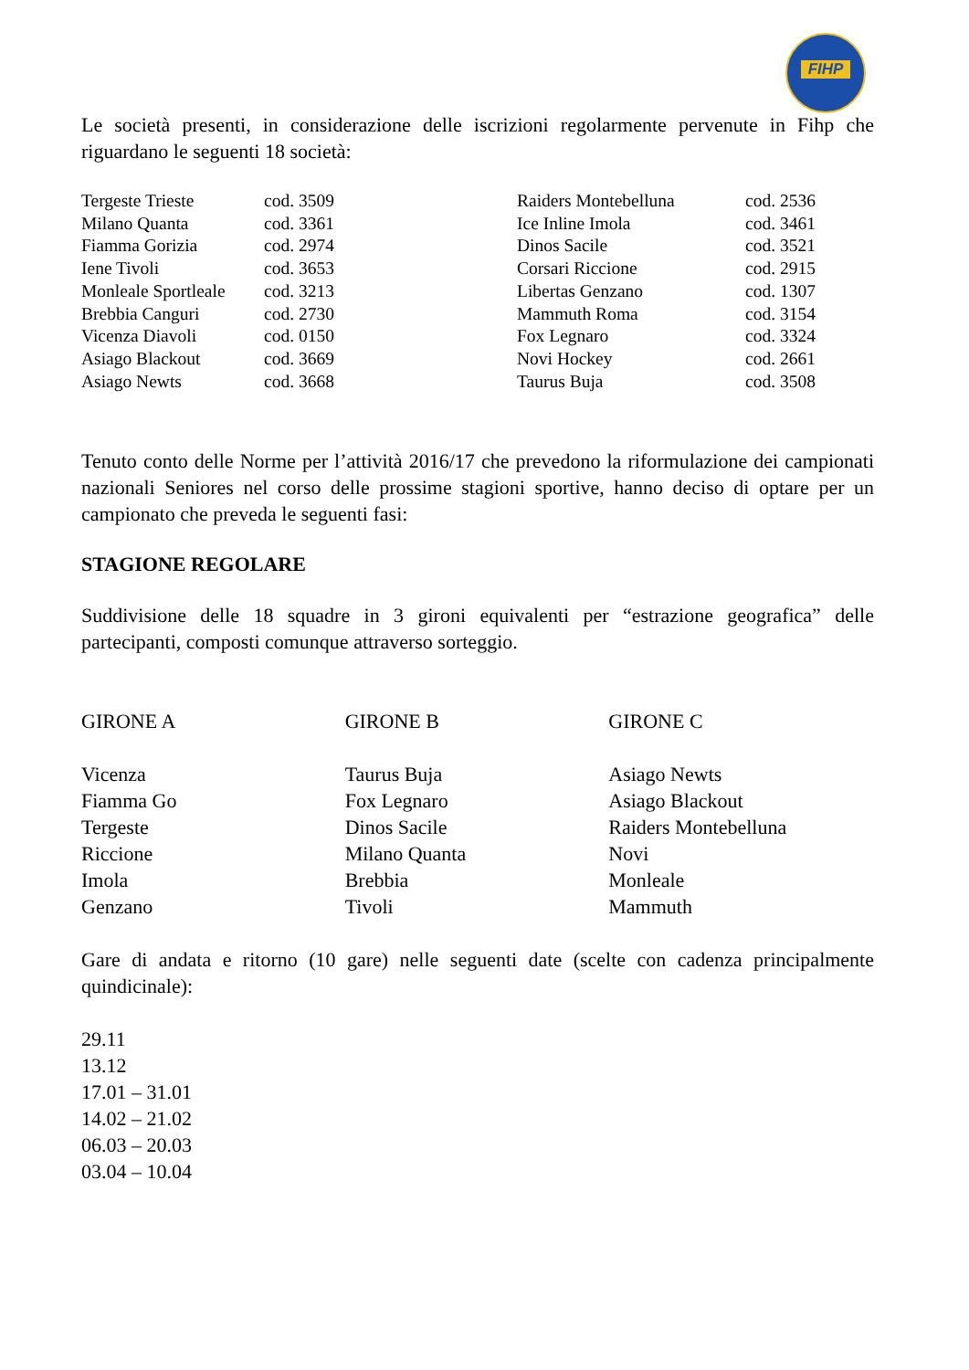FIHP
Le società presenti, in considerazione delle iscrizioni regolarmente pervenute in Fihp che riguardano le seguenti 18 società:
| Tergeste Trieste | cod. 3509 | Raiders Montebelluna | cod. 2536 |
| Milano Quanta | cod. 3361 | Ice Inline Imola | cod. 3461 |
| Fiamma Gorizia | cod. 2974 | Dinos Sacile | cod. 3521 |
| Iene Tivoli | cod. 3653 | Corsari Riccione | cod. 2915 |
| Monleale Sportleale | cod. 3213 | Libertas Genzano | cod. 1307 |
| Brebbia Canguri | cod. 2730 | Mammuth Roma | cod. 3154 |
| Vicenza Diavoli | cod. 0150 | Fox Legnaro | cod. 3324 |
| Asiago Blackout | cod. 3669 | Novi Hockey | cod. 2661 |
| Asiago Newts | cod. 3668 | Taurus Buja | cod. 3508 |
Tenuto conto delle Norme per l’attività 2016/17 che prevedono la riformulazione dei campionati nazionali Seniores nel corso delle prossime stagioni sportive, hanno deciso di optare per un campionato che preveda le seguenti fasi:
STAGIONE REGOLARE
Suddivisione delle 18 squadre in 3 gironi equivalenti per “estrazione geografica” delle partecipanti, composti comunque attraverso sorteggio.
| GIRONE A | GIRONE B | GIRONE C |
| Vicenza | Taurus Buja | Asiago Newts |
| Fiamma Go | Fox Legnaro | Asiago Blackout |
| Tergeste | Dinos Sacile | Raiders Montebelluna |
| Riccione | Milano Quanta | Novi |
| Imola | Brebbia | Monleale |
| Genzano | Tivoli | Mammuth |
Gare di andata e ritorno (10 gare) nelle seguenti date (scelte con cadenza principalmente quindicinale):
29.11
13.12
17.01 – 31.01
14.02 – 21.02
06.03 – 20.03
03.04 – 10.04